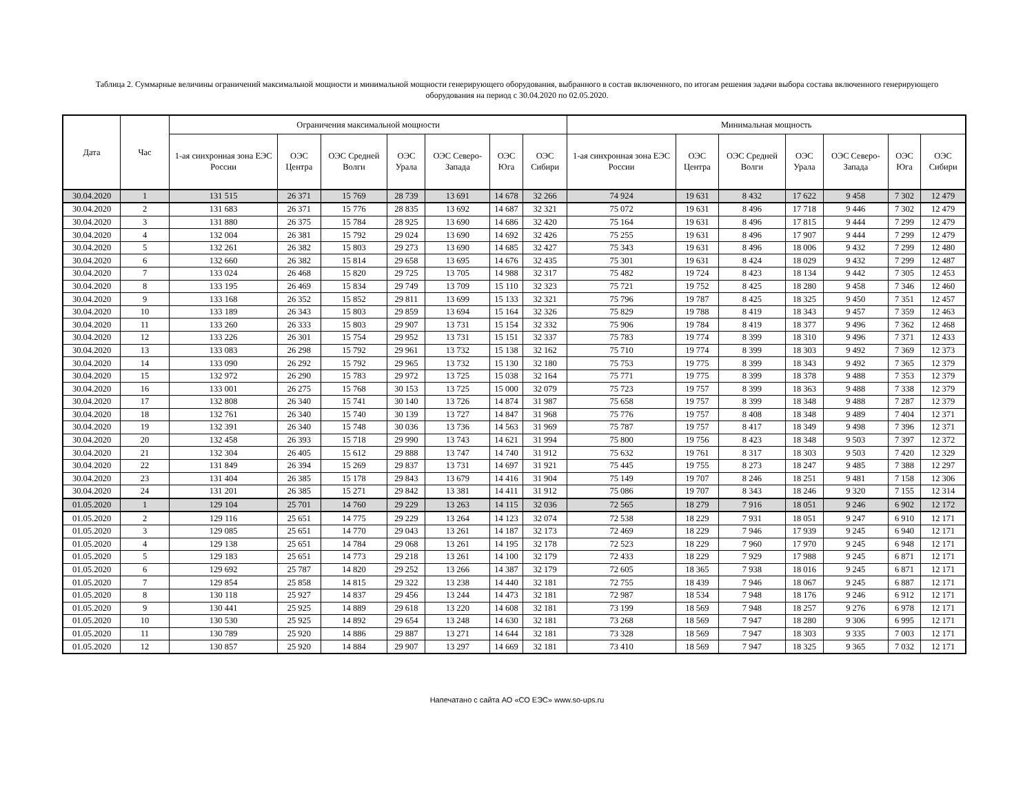Таблица 2. Суммарные величины ограничений максимальной мощности и минимальной мощности генерирующего оборудования, выбранного в состав включенного, по итогам решения задачи выбора состава включенного генерирующего оборудования на период с 30.04.2020 по 02.05.2020.
| Дата | Час | Ограничения максимальной мощности | | | | | | | Минимальная мощность | | | | | | |
| --- | --- | --- | --- | --- | --- | --- | --- | --- | --- | --- | --- | --- | --- | --- | --- |
| | | 1-ая синхронная зона ЕЭС России | ОЭС Центра | ОЭС Средней Волги | ОЭС Урала | ОЭС Северо-Запада | ОЭС Юга | ОЭС Сибири | 1-ая синхронная зона ЕЭС России | ОЭС Центра | ОЭС Средней Волги | ОЭС Урала | ОЭС Северо-Запада | ОЭС Юга | ОЭС Сибири |
| 30.04.2020 | 1 | 131 515 | 26 371 | 15 769 | 28 739 | 13 691 | 14 678 | 32 266 | 74 924 | 19 631 | 8 432 | 17 622 | 9 458 | 7 302 | 12 479 |
| 30.04.2020 | 2 | 131 683 | 26 371 | 15 776 | 28 835 | 13 692 | 14 687 | 32 321 | 75 072 | 19 631 | 8 496 | 17 718 | 9 446 | 7 302 | 12 479 |
| 30.04.2020 | 3 | 131 880 | 26 375 | 15 784 | 28 925 | 13 690 | 14 686 | 32 420 | 75 164 | 19 631 | 8 496 | 17 815 | 9 444 | 7 299 | 12 479 |
| 30.04.2020 | 4 | 132 004 | 26 381 | 15 792 | 29 024 | 13 690 | 14 692 | 32 426 | 75 255 | 19 631 | 8 496 | 17 907 | 9 444 | 7 299 | 12 479 |
| 30.04.2020 | 5 | 132 261 | 26 382 | 15 803 | 29 273 | 13 690 | 14 685 | 32 427 | 75 343 | 19 631 | 8 496 | 18 006 | 9 432 | 7 299 | 12 480 |
| 30.04.2020 | 6 | 132 660 | 26 382 | 15 814 | 29 658 | 13 695 | 14 676 | 32 435 | 75 301 | 19 631 | 8 424 | 18 029 | 9 432 | 7 299 | 12 487 |
| 30.04.2020 | 7 | 133 024 | 26 468 | 15 820 | 29 725 | 13 705 | 14 988 | 32 317 | 75 482 | 19 724 | 8 423 | 18 134 | 9 442 | 7 305 | 12 453 |
| 30.04.2020 | 8 | 133 195 | 26 469 | 15 834 | 29 749 | 13 709 | 15 110 | 32 323 | 75 721 | 19 752 | 8 425 | 18 280 | 9 458 | 7 346 | 12 460 |
| 30.04.2020 | 9 | 133 168 | 26 352 | 15 852 | 29 811 | 13 699 | 15 133 | 32 321 | 75 796 | 19 787 | 8 425 | 18 325 | 9 450 | 7 351 | 12 457 |
| 30.04.2020 | 10 | 133 189 | 26 343 | 15 803 | 29 859 | 13 694 | 15 164 | 32 326 | 75 829 | 19 788 | 8 419 | 18 343 | 9 457 | 7 359 | 12 463 |
| 30.04.2020 | 11 | 133 260 | 26 333 | 15 803 | 29 907 | 13 731 | 15 154 | 32 332 | 75 906 | 19 784 | 8 419 | 18 377 | 9 496 | 7 362 | 12 468 |
| 30.04.2020 | 12 | 133 226 | 26 301 | 15 754 | 29 952 | 13 731 | 15 151 | 32 337 | 75 783 | 19 774 | 8 399 | 18 310 | 9 496 | 7 371 | 12 433 |
| 30.04.2020 | 13 | 133 083 | 26 298 | 15 792 | 29 961 | 13 732 | 15 138 | 32 162 | 75 710 | 19 774 | 8 399 | 18 303 | 9 492 | 7 369 | 12 373 |
| 30.04.2020 | 14 | 133 090 | 26 292 | 15 792 | 29 965 | 13 732 | 15 130 | 32 180 | 75 753 | 19 775 | 8 399 | 18 343 | 9 492 | 7 365 | 12 379 |
| 30.04.2020 | 15 | 132 972 | 26 290 | 15 783 | 29 972 | 13 725 | 15 038 | 32 164 | 75 771 | 19 775 | 8 399 | 18 378 | 9 488 | 7 353 | 12 379 |
| 30.04.2020 | 16 | 133 001 | 26 275 | 15 768 | 30 153 | 13 725 | 15 000 | 32 079 | 75 723 | 19 757 | 8 399 | 18 363 | 9 488 | 7 338 | 12 379 |
| 30.04.2020 | 17 | 132 808 | 26 340 | 15 741 | 30 140 | 13 726 | 14 874 | 31 987 | 75 658 | 19 757 | 8 399 | 18 348 | 9 488 | 7 287 | 12 379 |
| 30.04.2020 | 18 | 132 761 | 26 340 | 15 740 | 30 139 | 13 727 | 14 847 | 31 968 | 75 776 | 19 757 | 8 408 | 18 348 | 9 489 | 7 404 | 12 371 |
| 30.04.2020 | 19 | 132 391 | 26 340 | 15 748 | 30 036 | 13 736 | 14 563 | 31 969 | 75 787 | 19 757 | 8 417 | 18 349 | 9 498 | 7 396 | 12 371 |
| 30.04.2020 | 20 | 132 458 | 26 393 | 15 718 | 29 990 | 13 743 | 14 621 | 31 994 | 75 800 | 19 756 | 8 423 | 18 348 | 9 503 | 7 397 | 12 372 |
| 30.04.2020 | 21 | 132 304 | 26 405 | 15 612 | 29 888 | 13 747 | 14 740 | 31 912 | 75 632 | 19 761 | 8 317 | 18 303 | 9 503 | 7 420 | 12 329 |
| 30.04.2020 | 22 | 131 849 | 26 394 | 15 269 | 29 837 | 13 731 | 14 697 | 31 921 | 75 445 | 19 755 | 8 273 | 18 247 | 9 485 | 7 388 | 12 297 |
| 30.04.2020 | 23 | 131 404 | 26 385 | 15 178 | 29 843 | 13 679 | 14 416 | 31 904 | 75 149 | 19 707 | 8 246 | 18 251 | 9 481 | 7 158 | 12 306 |
| 30.04.2020 | 24 | 131 201 | 26 385 | 15 271 | 29 842 | 13 381 | 14 411 | 31 912 | 75 086 | 19 707 | 8 343 | 18 246 | 9 320 | 7 155 | 12 314 |
| 01.05.2020 | 1 | 129 104 | 25 701 | 14 760 | 29 229 | 13 263 | 14 115 | 32 036 | 72 565 | 18 279 | 7 916 | 18 051 | 9 246 | 6 902 | 12 172 |
| 01.05.2020 | 2 | 129 116 | 25 651 | 14 775 | 29 229 | 13 264 | 14 123 | 32 074 | 72 538 | 18 229 | 7 931 | 18 051 | 9 247 | 6 910 | 12 171 |
| 01.05.2020 | 3 | 129 085 | 25 651 | 14 770 | 29 043 | 13 261 | 14 187 | 32 173 | 72 469 | 18 229 | 7 946 | 17 939 | 9 245 | 6 940 | 12 171 |
| 01.05.2020 | 4 | 129 138 | 25 651 | 14 784 | 29 068 | 13 261 | 14 195 | 32 178 | 72 523 | 18 229 | 7 960 | 17 970 | 9 245 | 6 948 | 12 171 |
| 01.05.2020 | 5 | 129 183 | 25 651 | 14 773 | 29 218 | 13 261 | 14 100 | 32 179 | 72 433 | 18 229 | 7 929 | 17 988 | 9 245 | 6 871 | 12 171 |
| 01.05.2020 | 6 | 129 692 | 25 787 | 14 820 | 29 252 | 13 266 | 14 387 | 32 179 | 72 605 | 18 365 | 7 938 | 18 016 | 9 245 | 6 871 | 12 171 |
| 01.05.2020 | 7 | 129 854 | 25 858 | 14 815 | 29 322 | 13 238 | 14 440 | 32 181 | 72 755 | 18 439 | 7 946 | 18 067 | 9 245 | 6 887 | 12 171 |
| 01.05.2020 | 8 | 130 118 | 25 927 | 14 837 | 29 456 | 13 244 | 14 473 | 32 181 | 72 987 | 18 534 | 7 948 | 18 176 | 9 246 | 6 912 | 12 171 |
| 01.05.2020 | 9 | 130 441 | 25 925 | 14 889 | 29 618 | 13 220 | 14 608 | 32 181 | 73 199 | 18 569 | 7 948 | 18 257 | 9 276 | 6 978 | 12 171 |
| 01.05.2020 | 10 | 130 530 | 25 925 | 14 892 | 29 654 | 13 248 | 14 630 | 32 181 | 73 268 | 18 569 | 7 947 | 18 280 | 9 306 | 6 995 | 12 171 |
| 01.05.2020 | 11 | 130 789 | 25 920 | 14 886 | 29 887 | 13 271 | 14 644 | 32 181 | 73 328 | 18 569 | 7 947 | 18 303 | 9 335 | 7 003 | 12 171 |
| 01.05.2020 | 12 | 130 857 | 25 920 | 14 884 | 29 907 | 13 297 | 14 669 | 32 181 | 73 410 | 18 569 | 7 947 | 18 325 | 9 365 | 7 032 | 12 171 |
Напечатано с сайта АО «СО ЕЭС» www.so-ups.ru